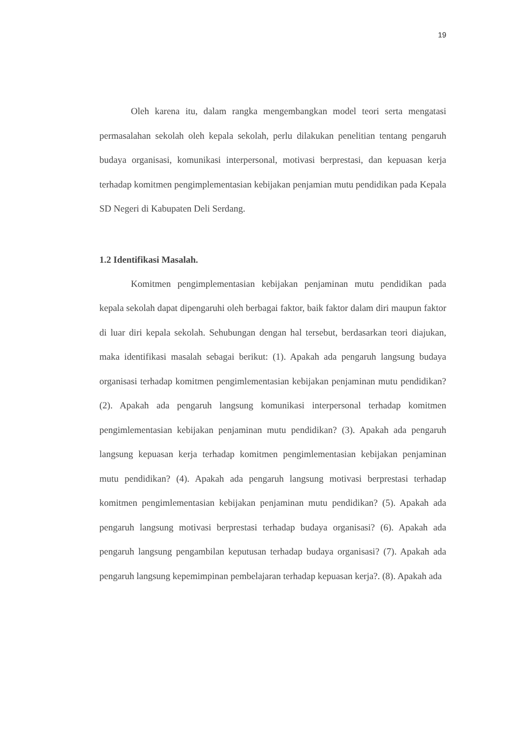19
Oleh karena itu, dalam rangka mengembangkan model teori serta mengatasi permasalahan sekolah oleh kepala sekolah, perlu dilakukan penelitian tentang pengaruh budaya organisasi, komunikasi interpersonal, motivasi berprestasi, dan kepuasan kerja terhadap komitmen pengimplementasian kebijakan penjamian mutu pendidikan pada Kepala SD Negeri di Kabupaten Deli Serdang.
1.2 Identifikasi Masalah.
Komitmen pengimplementasian kebijakan penjaminan mutu pendidikan pada kepala sekolah dapat dipengaruhi oleh berbagai faktor, baik faktor dalam diri maupun faktor di luar diri kepala sekolah. Sehubungan dengan hal tersebut, berdasarkan teori diajukan, maka identifikasi masalah sebagai berikut: (1). Apakah ada pengaruh langsung budaya organisasi terhadap komitmen pengimlementasian kebijakan penjaminan mutu pendidikan? (2). Apakah ada pengaruh langsung komunikasi interpersonal terhadap komitmen pengimlementasian kebijakan penjaminan mutu pendidikan? (3). Apakah ada pengaruh langsung kepuasan kerja terhadap komitmen pengimlementasian kebijakan penjaminan mutu pendidikan? (4). Apakah ada pengaruh langsung motivasi berprestasi terhadap komitmen pengimlementasian kebijakan penjaminan mutu pendidikan? (5). Apakah ada pengaruh langsung motivasi berprestasi terhadap budaya organisasi? (6). Apakah ada pengaruh langsung pengambilan keputusan terhadap budaya organisasi? (7). Apakah ada pengaruh langsung kepemimpinan pembelajaran terhadap kepuasan kerja?. (8). Apakah ada